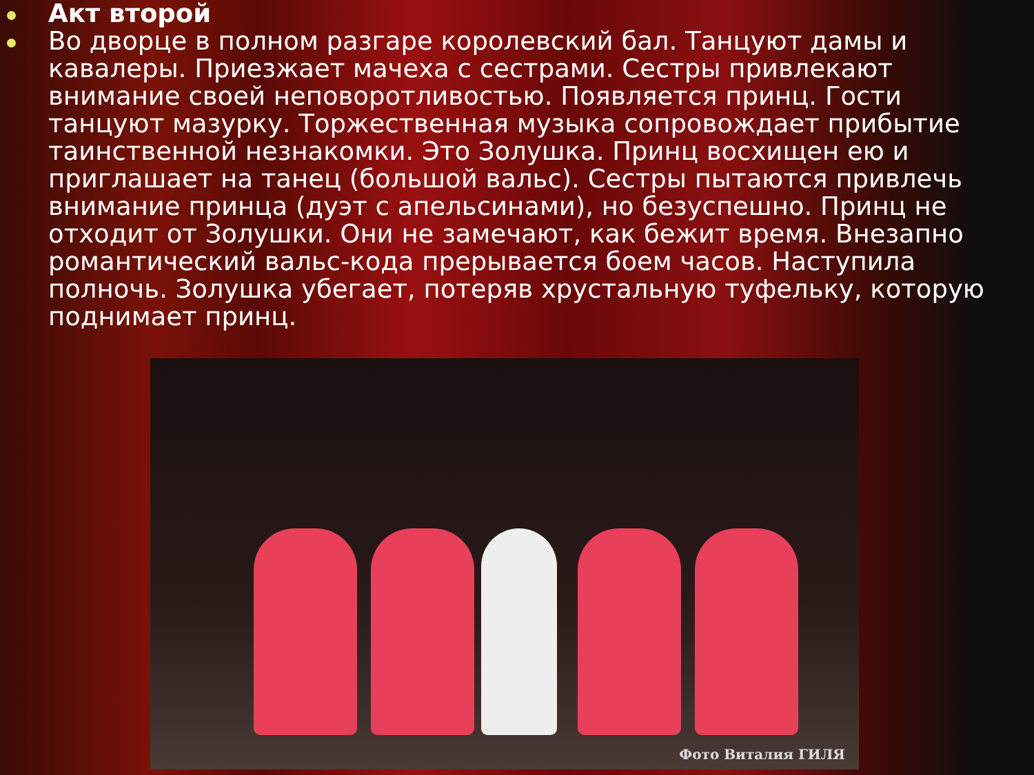Акт второй
Во дворце в полном разгаре королевский бал. Танцуют дамы и кавалеры. Приезжает мачеха с сестрами. Сестры привлекают внимание своей неповоротливостью. Появляется принц. Гости танцуют мазурку. Торжественная музыка сопровождает прибытие таинственной незнакомки. Это Золушка. Принц восхищен ею и приглашает на танец (большой вальс). Сестры пытаются привлечь внимание принца (дуэт с апельсинами), но безуспешно. Принц не отходит от Золушки. Они не замечают, как бежит время. Внезапно романтический вальс-кода прерывается боем часов. Наступила полночь. Золушка убегает, потеряв хрустальную туфельку, которую поднимает принц.
Фото Виталия ГИЛЯ